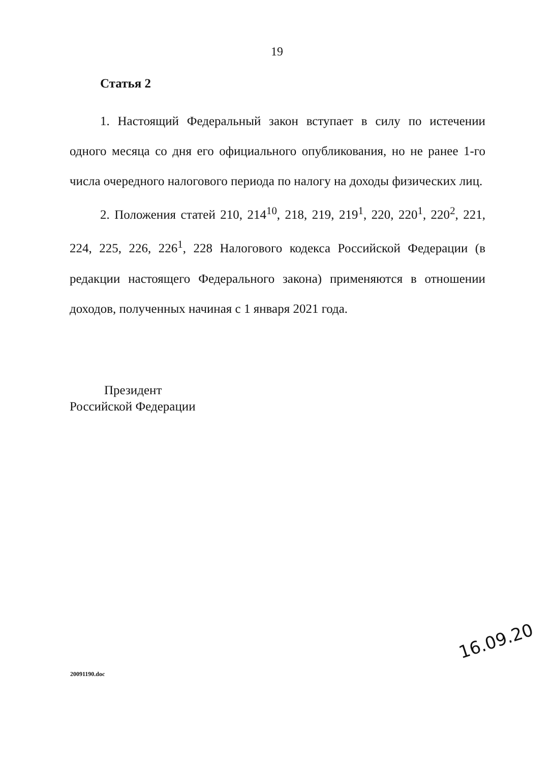19
Статья 2
1. Настоящий Федеральный закон вступает в силу по истечении одного месяца со дня его официального опубликования, но не ранее 1-го числа очередного налогового периода по налогу на доходы физических лиц.
2. Положения статей 210, 214<sup>10</sup>, 218, 219, 219<sup>1</sup>, 220, 220<sup>1</sup>, 220<sup>2</sup>, 221, 224, 225, 226, 226<sup>1</sup>, 228 Налогового кодекса Российской Федерации (в редакции настоящего Федерального закона) применяются в отношении доходов, полученных начиная с 1 января 2021 года.
Президент
Российской Федерации
16.09.20
20091190.doc